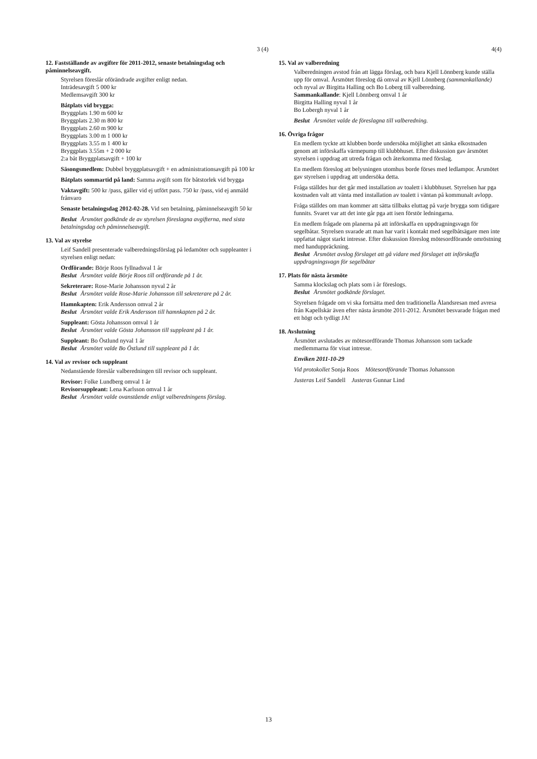3 (4)
12. Fastställande av avgifter för 2011-2012, senaste betalningsdag och påminnelseavgift.
Styrelsen föreslår oförändrade avgifter enligt nedan.
Inträdesavgift 5 000 kr
Medlemsavgift 300 kr
Båtplats vid brygga:
Bryggplats 1.90 m 600 kr
Bryggplats 2.30 m 800 kr
Bryggplats 2.60 m 900 kr
Bryggplats 3.00 m 1 000 kr
Bryggplats 3.55 m 1 400 kr
Bryggplats 3.55m + 2 000 kr
2:a båt Bryggplatsavgift + 100 kr
Säsongsmedlem: Dubbel bryggplatsavgift + en administrationsavgift på 100 kr
Båtplats sommartid på land: Samma avgift som för båtstorlek vid brygga
Vaktavgift: 500 kr /pass, gäller vid ej utfört pass. 750 kr /pass, vid ej anmäld frånvaro
Senaste betalningsdag 2012-02-28. Vid sen betalning, påminnelseavgift 50 kr
Beslut Årsmötet godkände de av styrelsen föreslagna avgifterna, med sista betalningsdag och påminnelseavgift.
13. Val av styrelse
Leif Sandell presenterade valberedningsförslag på ledamöter och suppleanter i styrelsen enligt nedan:
Ordförande: Börje Roos fyllnadsval 1 år
Beslut Årsmötet valde Börje Roos till ordförande på 1 år.
Sekreterare: Rose-Marie Johansson nyval 2 år
Beslut Årsmötet valde Rose-Marie Johansson till sekreterare på 2 år.
Hamnkapten: Erik Andersson omval 2 år
Beslut Årsmötet valde Erik Andersson till hamnkapten på 2 år.
Suppleant: Gösta Johansson omval 1 år
Beslut Årsmötet valde Gösta Johansson till suppleant på 1 år.
Suppleant: Bo Östlund nyval 1 år
Beslut Årsmötet valde Bo Östlund till suppleant på 1 år.
14. Val av revisor och suppleant
Nedanstående föreslår valberedningen till revisor och suppleant.
Revisor: Folke Lundberg omval 1 år
Revisorsuppleant: Lena Karlsson omval 1 år
Beslut Årsmötet valde ovanstående enligt valberedningens förslag.
4(4)
15. Val av valberedning
Valberedningen avstod från att lägga förslag, och bara Kjell Lönnberg kunde ställa upp för omval. Årsmötet föreslog då omval av Kjell Lönnberg (sammankallande) och nyval av Birgitta Halling och Bo Loberg till valberedning.
Sammankallande: Kjell Lönnberg omval 1 år
Birgitta Halling nyval 1 år
Bo Lobergh nyval 1 år
Beslut Årsmötet valde de föreslagna till valberedning.
16. Övriga frågor
En medlem tyckte att klubben borde undersöka möjlighet att sänka elkostnaden genom att införskaffa värmepump till klubbhuset. Efter diskussion gav årsmötet styrelsen i uppdrag att utreda frågan och återkomma med förslag.
En medlem föreslog att belysningen utomhus borde förses med ledlampor. Årsmötet gav styrelsen i uppdrag att undersöka detta.
Fråga ställdes hur det går med installation av toalett i klubbhuset. Styrelsen har pga kostnaden valt att vänta med installation av toalett i väntan på kommunalt avlopp.
Fråga ställdes om man kommer att sätta tillbaks eluttag på varje brygga som tidigare funnits. Svaret var att det inte går pga att isen förstör ledningarna.
En medlem frågade om planerna på att införskaffa en uppdragningsvagn för segelbåtar. Styrelsen svarade att man har varit i kontakt med segelbåtsägare men inte uppfattat något starkt intresse. Efter diskussion föreslog mötesordförande omröstning med handuppräckning.
Beslut Årsmötet avslog förslaget att gå vidare med förslaget att införskaffa uppdragningsvagn för segelbåtar
17. Plats för nästa årsmöte
Samma klockslag och plats som i år föreslogs.
Beslut Årsmötet godkände förslaget.
Styrelsen frågade om vi ska fortsätta med den traditionella Ålandsresan med avresa från Kapellskär även efter nästa årsmöte 2011-2012. Årsmötet besvarade frågan med ett högt och tydligt JA!
18. Avslutning
Årsmötet avslutades av mötesordförande Thomas Johansson som tackade medlemmarna för visat intresse.
Enviken 2011-10-29
Vid protokollet Sonja Roos Mötesordförande Thomas Johansson
Justeras Leif Sandell Justeras Gunnar Lind
13